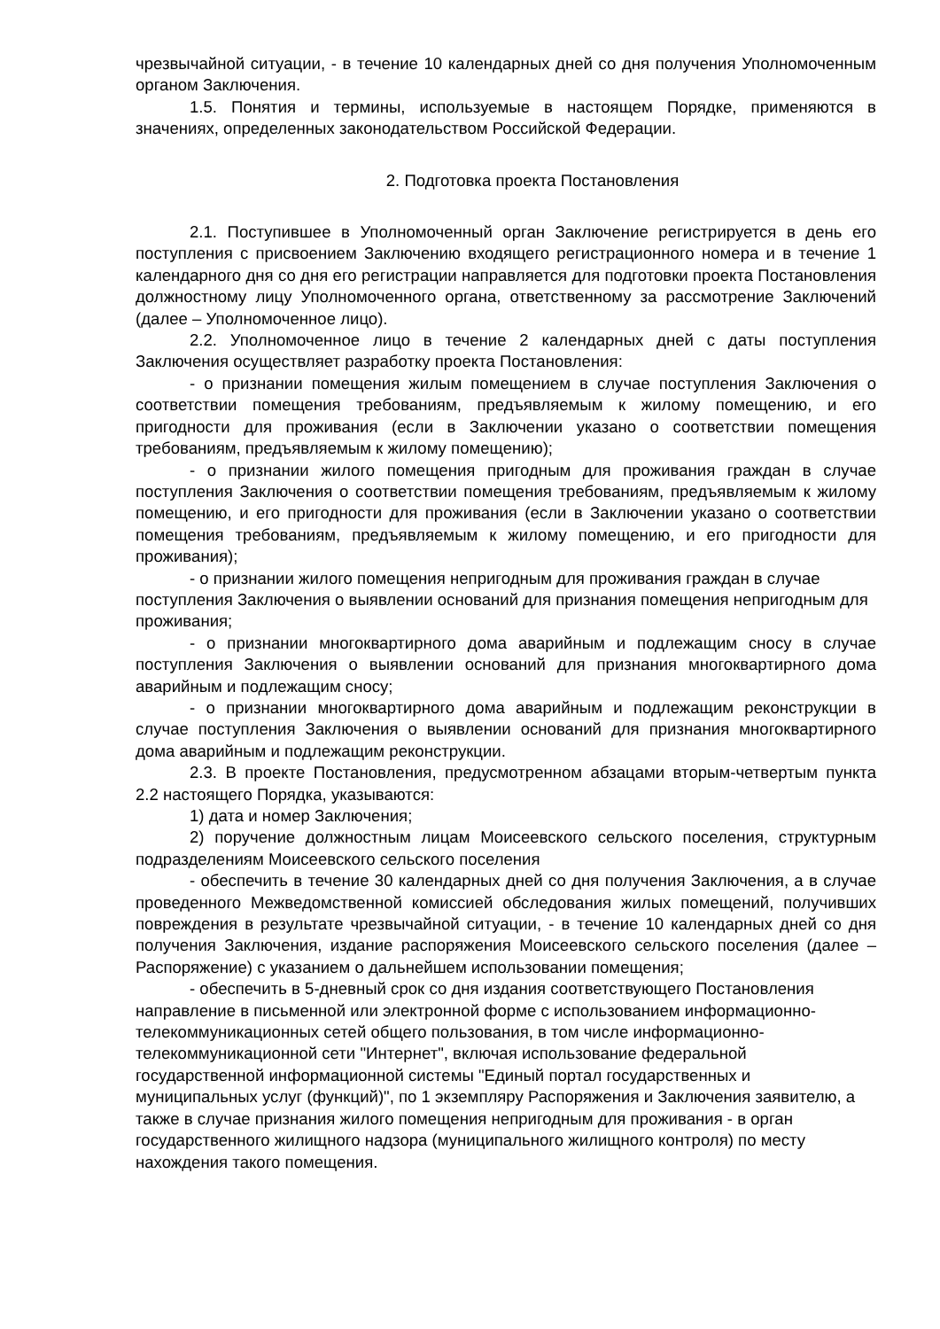чрезвычайной ситуации, - в течение 10 календарных дней со дня получения Уполномоченным органом Заключения.
1.5. Понятия и термины, используемые в настоящем Порядке, применяются в значениях, определенных законодательством Российской Федерации.
2. Подготовка проекта Постановления
2.1. Поступившее в Уполномоченный орган Заключение регистрируется в день его поступления с присвоением Заключению входящего регистрационного номера и в течение 1 календарного дня со дня его регистрации направляется для подготовки проекта Постановления должностному лицу Уполномоченного органа, ответственному за рассмотрение Заключений (далее – Уполномоченное лицо).
2.2. Уполномоченное лицо в течение 2 календарных дней с даты поступления Заключения осуществляет разработку проекта Постановления:
- о признании помещения жилым помещением в случае поступления Заключения о соответствии помещения требованиям, предъявляемым к жилому помещению, и его пригодности для проживания (если в Заключении указано о соответствии помещения требованиям, предъявляемым к жилому помещению);
- о признании жилого помещения пригодным для проживания граждан в случае поступления Заключения о соответствии помещения требованиям, предъявляемым к жилому помещению, и его пригодности для проживания (если в Заключении указано о соответствии помещения требованиям, предъявляемым к жилому помещению, и его пригодности для проживания);
- о признании жилого помещения непригодным для проживания граждан в случае поступления Заключения о выявлении оснований для признания помещения непригодным для проживания;
- о признании многоквартирного дома аварийным и подлежащим сносу в случае поступления Заключения о выявлении оснований для признания многоквартирного дома аварийным и подлежащим сносу;
- о признании многоквартирного дома аварийным и подлежащим реконструкции в случае поступления Заключения о выявлении оснований для признания многоквартирного дома аварийным и подлежащим реконструкции.
2.3. В проекте Постановления, предусмотренном абзацами вторым-четвертым пункта 2.2 настоящего Порядка, указываются:
1) дата и номер Заключения;
2) поручение должностным лицам Моисеевского сельского поселения, структурным подразделениям Моисеевского сельского поселения
- обеспечить в течение 30 календарных дней со дня получения Заключения, а в случае проведенного Межведомственной комиссией обследования жилых помещений, получивших повреждения в результате чрезвычайной ситуации, - в течение 10 календарных дней со дня получения Заключения, издание распоряжения Моисеевского сельского поселения (далее – Распоряжение) с указанием о дальнейшем использовании помещения;
- обеспечить в 5-дневный срок со дня издания соответствующего Постановления направление в письменной или электронной форме с использованием информационно-телекоммуникационных сетей общего пользования, в том числе информационно-телекоммуникационной сети "Интернет", включая использование федеральной государственной информационной системы "Единый портал государственных и муниципальных услуг (функций)", по 1 экземпляру Распоряжения и Заключения заявителю, а также в случае признания жилого помещения непригодным для проживания - в орган государственного жилищного надзора (муниципального жилищного контроля) по месту нахождения такого помещения.